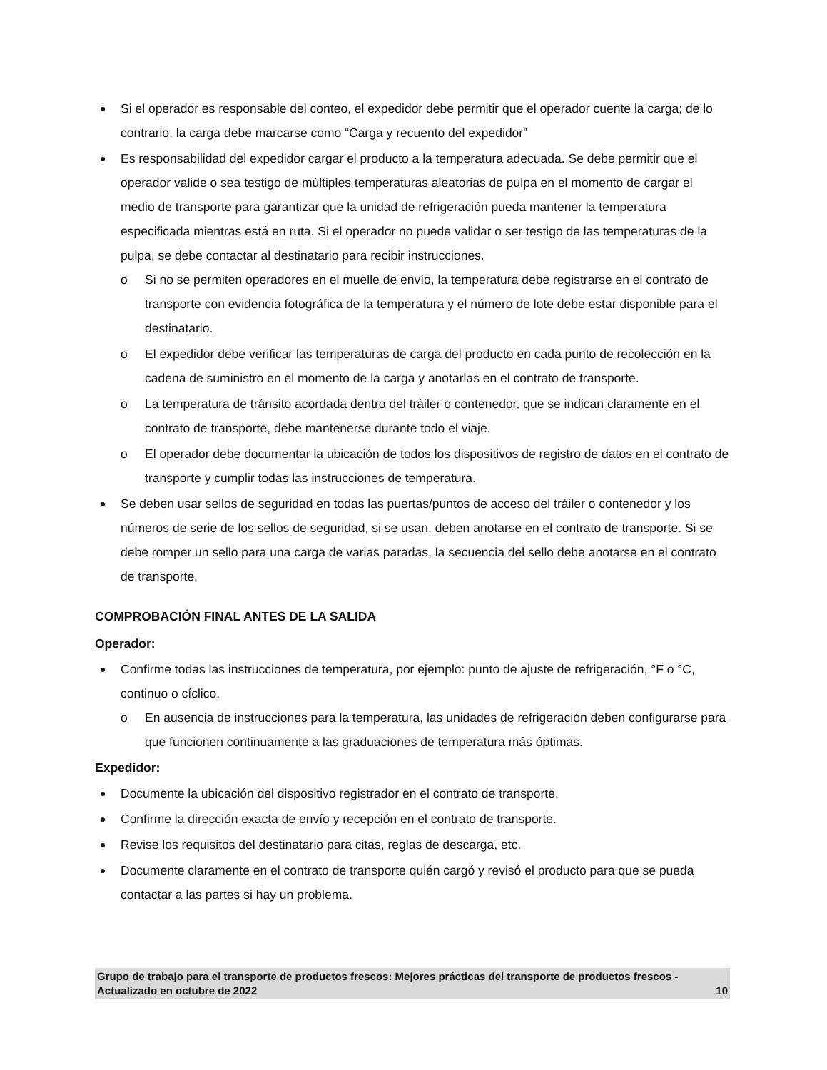Si el operador es responsable del conteo, el expedidor debe permitir que el operador cuente la carga; de lo contrario, la carga debe marcarse como “Carga y recuento del expedidor”
Es responsabilidad del expedidor cargar el producto a la temperatura adecuada. Se debe permitir que el operador valide o sea testigo de múltiples temperaturas aleatorias de pulpa en el momento de cargar el medio de transporte para garantizar que la unidad de refrigeración pueda mantener la temperatura especificada mientras está en ruta. Si el operador no puede validar o ser testigo de las temperaturas de la pulpa, se debe contactar al destinatario para recibir instrucciones.
o Si no se permiten operadores en el muelle de envío, la temperatura debe registrarse en el contrato de transporte con evidencia fotográfica de la temperatura y el número de lote debe estar disponible para el destinatario.
o El expedidor debe verificar las temperaturas de carga del producto en cada punto de recolección en la cadena de suministro en el momento de la carga y anotarlas en el contrato de transporte.
o La temperatura de tránsito acordada dentro del tráiler o contenedor, que se indican claramente en el contrato de transporte, debe mantenerse durante todo el viaje.
o El operador debe documentar la ubicación de todos los dispositivos de registro de datos en el contrato de transporte y cumplir todas las instrucciones de temperatura.
Se deben usar sellos de seguridad en todas las puertas/puntos de acceso del tráiler o contenedor y los números de serie de los sellos de seguridad, si se usan, deben anotarse en el contrato de transporte. Si se debe romper un sello para una carga de varias paradas, la secuencia del sello debe anotarse en el contrato de transporte.
COMPROBACIÓN FINAL ANTES DE LA SALIDA
Operador:
Confirme todas las instrucciones de temperatura, por ejemplo: punto de ajuste de refrigeración, °F o °C, continuo o cíclico.
o En ausencia de instrucciones para la temperatura, las unidades de refrigeración deben configurarse para que funcionen continuamente a las graduaciones de temperatura más óptimas.
Expedidor:
Documente la ubicación del dispositivo registrador en el contrato de transporte.
Confirme la dirección exacta de envío y recepción en el contrato de transporte.
Revise los requisitos del destinatario para citas, reglas de descarga, etc.
Documente claramente en el contrato de transporte quién cargó y revisó el producto para que se pueda contactar a las partes si hay un problema.
Grupo de trabajo para el transporte de productos frescos: Mejores prácticas del transporte de productos frescos - Actualizado en octubre de 2022 10